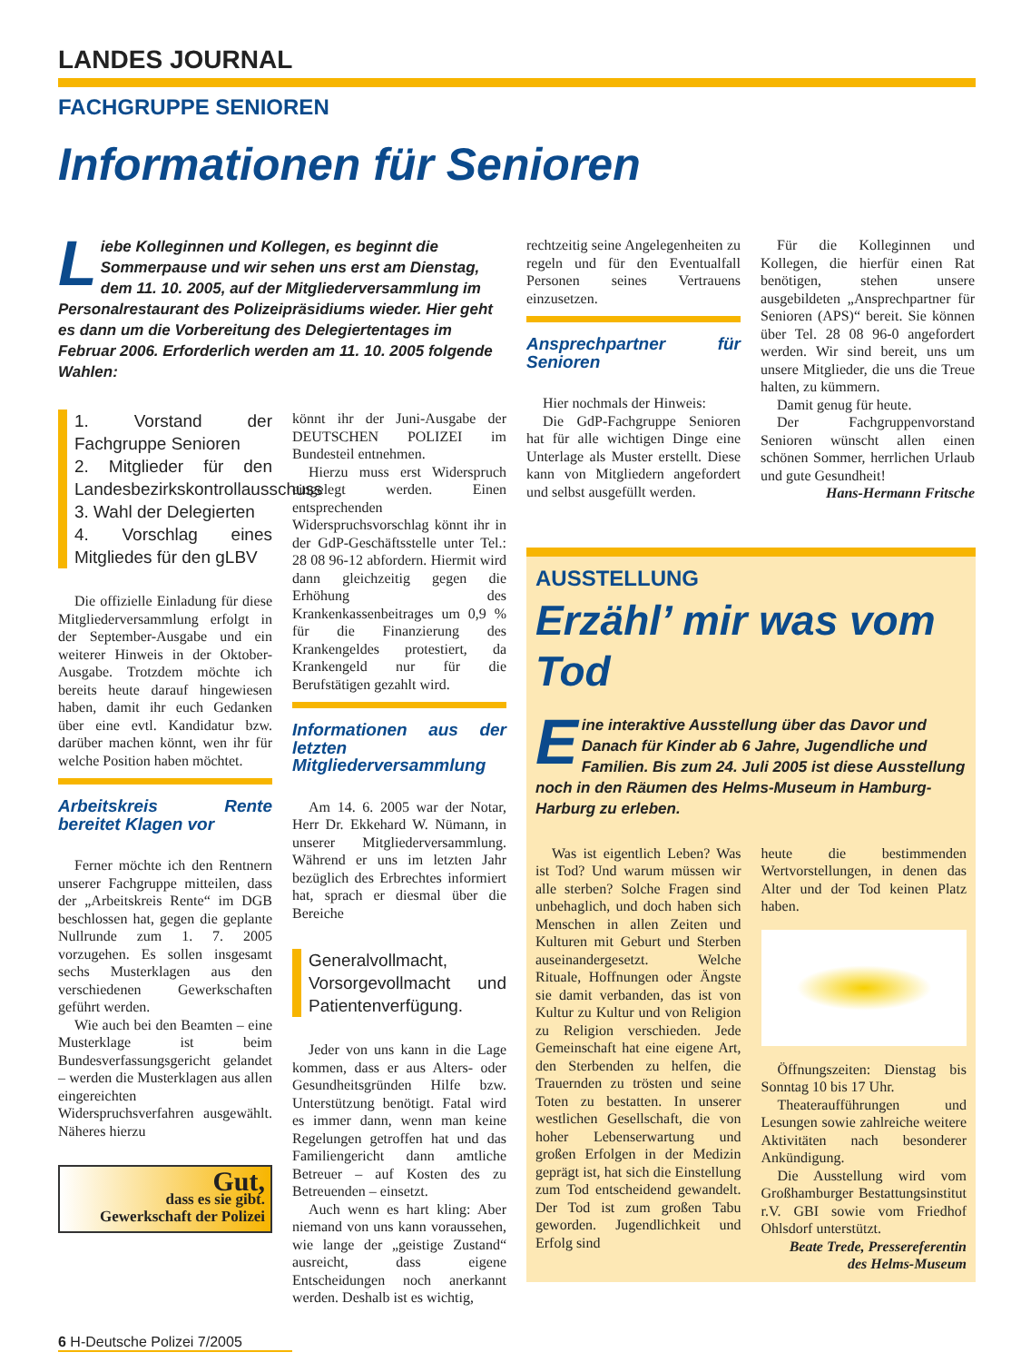LANDES JOURNAL
FACHGRUPPE SENIOREN
Informationen für Senioren
Liebe Kolleginnen und Kollegen, es beginnt die Sommerpause und wir sehen uns erst am Dienstag, dem 11. 10. 2005, auf der Mitgliederversammlung im Personalrestaurant des Polizeipräsidiums wieder. Hier geht es dann um die Vorbereitung des Delegiertentages im Februar 2006. Erforderlich werden am 11. 10. 2005 folgende Wahlen:
1. Vorstand der Fachgruppe Senioren
2. Mitglieder für den Landesbezirkskontrollausschuss
3. Wahl der Delegierten
4. Vorschlag eines Mitgliedes für den gLBV
Die offizielle Einladung für diese Mitgliederversammlung erfolgt in der September-Ausgabe und ein weiterer Hinweis in der Oktober-Ausgabe. Trotzdem möchte ich bereits heute darauf hingewiesen haben, damit ihr euch Gedanken über eine evtl. Kandidatur bzw. darüber machen könnt, wen ihr für welche Position haben möchtet.
Arbeitskreis Rente bereitet Klagen vor
Ferner möchte ich den Rentnern unserer Fachgruppe mitteilen, dass der „Arbeitskreis Rente“ im DGB beschlossen hat, gegen die geplante Nullrunde zum 1. 7. 2005 vorzugehen. Es sollen insgesamt sechs Musterklagen aus den verschiedenen Gewerkschaften geführt werden.
Wie auch bei den Beamten – eine Musterklage ist beim Bundesverfassungsgericht gelandet – werden die Musterklagen aus allen eingereichten Widerspruchsverfahren ausgewählt. Näheres hierzu
Gut,
dass es sie gibt.
Gewerkschaft der Polizei
könnt ihr der Juni-Ausgabe der DEUTSCHEN POLIZEI im Bundesteil entnehmen.
Hierzu muss erst Widerspruch eingelegt werden. Einen entsprechenden Widerspruchsvorschlag könnt ihr in der GdP-Geschäftsstelle unter Tel.: 28 08 96-12 abfordern. Hiermit wird dann gleichzeitig gegen die Erhöhung des Krankenkassenbeitrages um 0,9 % für die Finanzierung des Krankengeldes protestiert, da Krankengeld nur für die Berufstätigen gezahlt wird.
Informationen aus der letzten Mitgliederversammlung
Am 14. 6. 2005 war der Notar, Herr Dr. Ekkehard W. Nümann, in unserer Mitgliederversammlung. Während er uns im letzten Jahr bezüglich des Erbrechtes informiert hat, sprach er diesmal über die Bereiche
Generalvollmacht, Vorsorgevollmacht und Patientenverfügung.
Jeder von uns kann in die Lage kommen, dass er aus Alters- oder Gesundheitsgründen Hilfe bzw. Unterstützung benötigt. Fatal wird es immer dann, wenn man keine Regelungen getroffen hat und das Familiengericht dann amtliche Betreuer – auf Kosten des zu Betreuenden – einsetzt.
Auch wenn es hart kling: Aber niemand von uns kann voraussehen, wie lange der „geistige Zustand“ ausreicht, dass eigene Entscheidungen noch anerkannt werden. Deshalb ist es wichtig,
6 H-Deutsche Polizei 7/2005
rechtzeitig seine Angelegenheiten zu regeln und für den Eventualfall Personen seines Vertrauens einzusetzen.
Ansprechpartner für Senioren
Hier nochmals der Hinweis:
Die GdP-Fachgruppe Senioren hat für alle wichtigen Dinge eine Unterlage als Muster erstellt. Diese kann von Mitgliedern angefordert und selbst ausgefüllt werden.
Für die Kolleginnen und Kollegen, die hierfür einen Rat benötigen, stehen unsere ausgebildeten „Ansprechpartner für Senioren (APS)“ bereit. Sie können über Tel. 28 08 96-0 angefordert werden. Wir sind bereit, uns um unsere Mitglieder, die uns die Treue halten, zu kümmern.
Damit genug für heute.
Der Fachgruppenvorstand Senioren wünscht allen einen schönen Sommer, herrlichen Urlaub und gute Gesundheit!
Hans-Hermann Fritsche
AUSSTELLUNG
Erzähl’ mir was vom Tod
Eine interaktive Ausstellung über das Davor und Danach für Kinder ab 6 Jahre, Jugendliche und Familien. Bis zum 24. Juli 2005 ist diese Ausstellung noch in den Räumen des Helms-Museum in Hamburg-Harburg zu erleben.
Was ist eigentlich Leben? Was ist Tod? Und warum müssen wir alle sterben? Solche Fragen sind unbehaglich, und doch haben sich Menschen in allen Zeiten und Kulturen mit Geburt und Sterben auseinandergesetzt. Welche Rituale, Hoffnungen oder Ängste sie damit verbanden, das ist von Kultur zu Kultur und von Religion zu Religion verschieden. Jede Gemeinschaft hat eine eigene Art, den Sterbenden zu helfen, die Trauernden zu trösten und seine Toten zu bestatten. In unserer westlichen Gesellschaft, die von hoher Lebenserwartung und großen Erfolgen in der Medizin geprägt ist, hat sich die Einstellung zum Tod entscheidend gewandelt. Der Tod ist zum großen Tabu geworden. Jugendlichkeit und Erfolg sind
heute die bestimmenden Wertvorstellungen, in denen das Alter und der Tod keinen Platz haben.
Öffnungszeiten: Dienstag bis Sonntag 10 bis 17 Uhr.
Theateraufführungen und Lesungen sowie zahlreiche weitere Aktivitäten nach besonderer Ankündigung.
Die Ausstellung wird vom Großhamburger Bestattungsinstitut r.V. GBI sowie vom Friedhof Ohlsdorf unterstützt.
Beate Trede, Pressereferentin des Helms-Museum